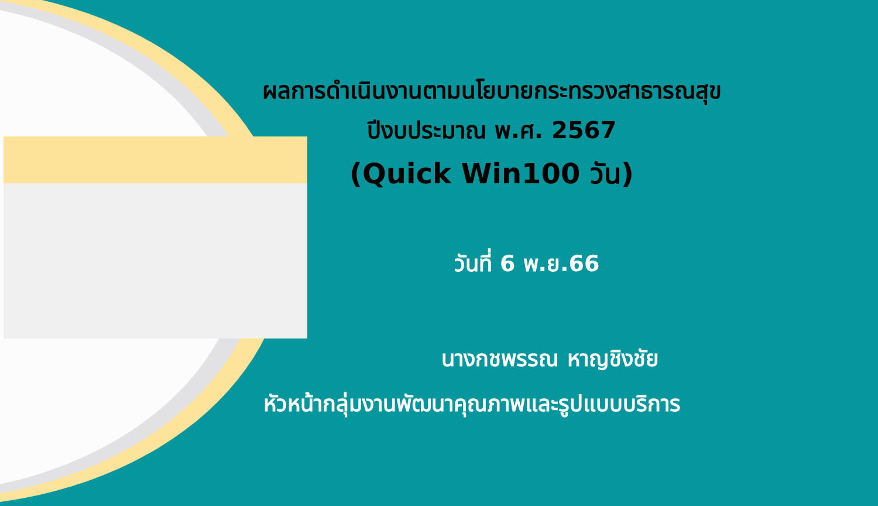ผลการดำเนินงานตามนโยบายกระทรวงสาธารณสุข
ปีงบประมาณ พ.ศ. 2567
(Quick Win100 วัน)
วันที่ 6 พ.ย.66
นางกชพรรณ หาญชิงชัย
หัวหน้ากลุ่มงานพัฒนาคุณภาพและรูปแบบบริการ